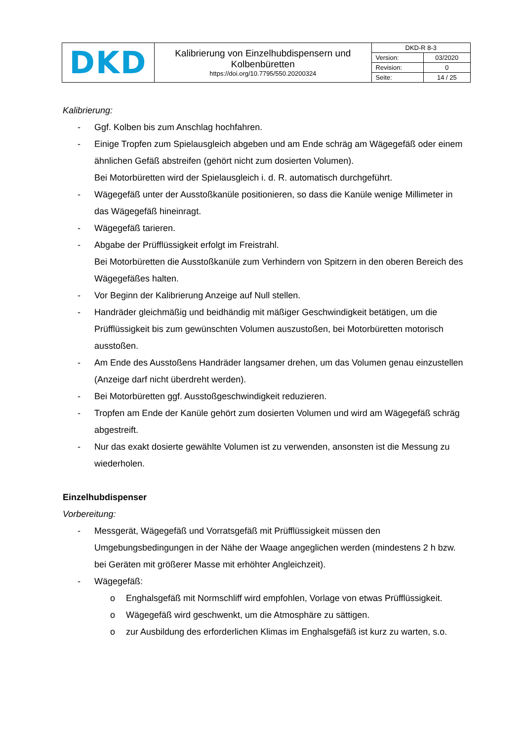| DKD | Kalibrierung von Einzelhubdispensern und Kolbenbüretten https://doi.org/10.7795/550.20200324 | DKD-R 8-3 | |
| | | Version: | 03/2020 |
| | | Revision: | 0 |
| | | Seite: | 14 / 25 |
Kalibrierung:
- Ggf. Kolben bis zum Anschlag hochfahren.
- Einige Tropfen zum Spielausgleich abgeben und am Ende schräg am Wägegefäß oder einem ähnlichen Gefäß abstreifen (gehört nicht zum dosierten Volumen).
Bei Motorbüretten wird der Spielausgleich i. d. R. automatisch durchgeführt.
- Wägegefäß unter der Ausstoßkanüle positionieren, so dass die Kanüle wenige Millimeter in das Wägegefäß hineinragt.
- Wägegefäß tarieren.
- Abgabe der Prüfflüssigkeit erfolgt im Freistrahl.
Bei Motorbüretten die Ausstoßkanüle zum Verhindern von Spitzern in den oberen Bereich des Wägegefäßes halten.
- Vor Beginn der Kalibrierung Anzeige auf Null stellen.
- Handräder gleichmäßig und beidhändig mit mäßiger Geschwindigkeit betätigen, um die Prüfflüssigkeit bis zum gewünschten Volumen auszustoßen, bei Motorbüretten motorisch ausstoßen.
- Am Ende des Ausstoßens Handräder langsamer drehen, um das Volumen genau einzustellen (Anzeige darf nicht überdreht werden).
- Bei Motorbüretten ggf. Ausstoßgeschwindigkeit reduzieren.
- Tropfen am Ende der Kanüle gehört zum dosierten Volumen und wird am Wägegefäß schräg abgestreift.
- Nur das exakt dosierte gewählte Volumen ist zu verwenden, ansonsten ist die Messung zu wiederholen.
Einzelhubdispenser
Vorbereitung:
- Messgerät, Wägegefäß und Vorratsgefäß mit Prüfflüssigkeit müssen den Umgebungsbedingungen in der Nähe der Waage angeglichen werden (mindestens 2 h bzw. bei Geräten mit größerer Masse mit erhöhter Angleichzeit).
- Wägegefäß:
o Enghalsgefäß mit Normschliff wird empfohlen, Vorlage von etwas Prüfflüssigkeit.
o Wägegefäß wird geschwenkt, um die Atmosphäre zu sättigen.
o zur Ausbildung des erforderlichen Klimas im Enghalsgefäß ist kurz zu warten, s.o.